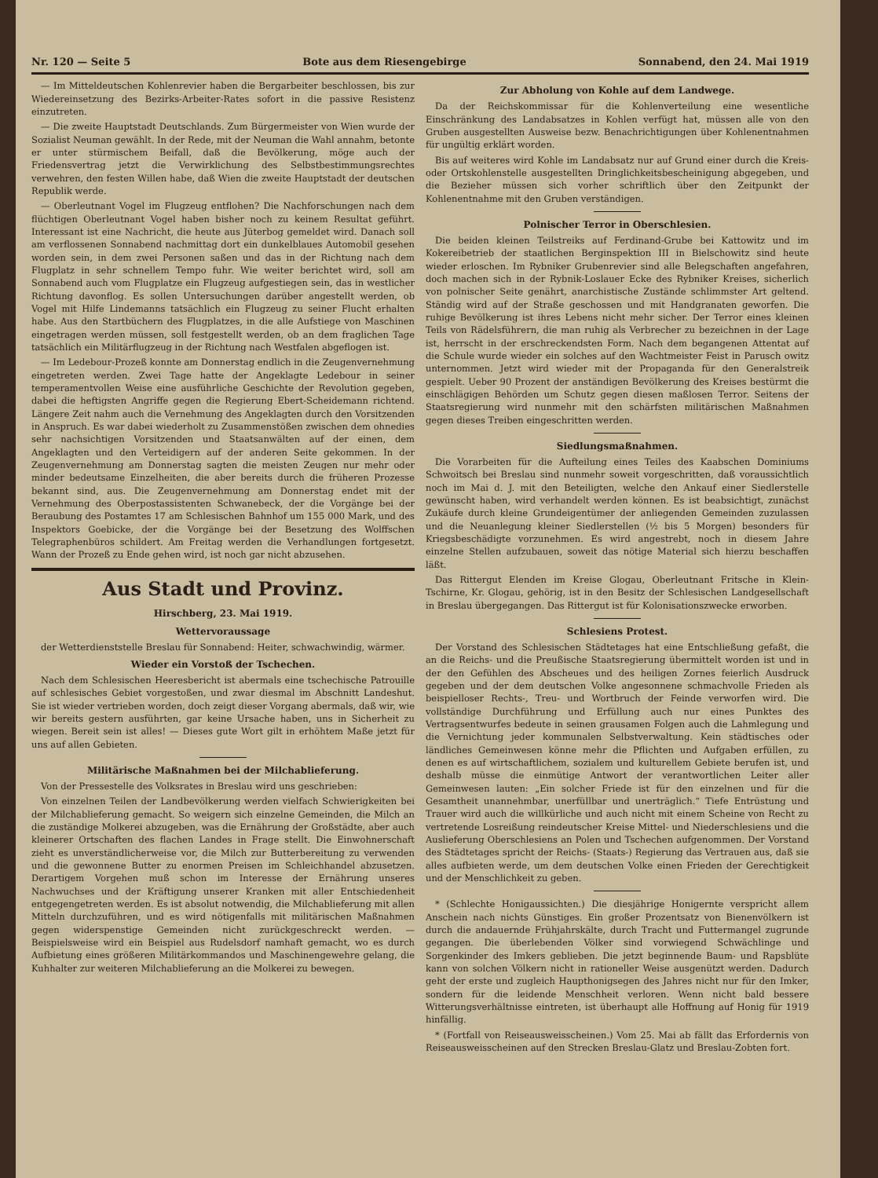Nr. 120 — Seite 5 Bote aus dem Riesengebirge Sonnabend, den 24. Mai 1919
— Im Mitteldeutschen Kohlenrevier haben die Bergarbeiter beschlossen, bis zur Wiedereinsetzung des Bezirks-Arbeiter-Rates sofort in die passive Resistenz einzutreten.
— Die zweite Hauptstadt Deutschlands. Zum Bürgermeister von Wien wurde der Sozialist Neuman gewählt. In der Rede, mit der Neuman die Wahl annahm, betonte er unter stürmischem Beifall, daß die Bevölkerung, möge auch der Friedensvertrag jetzt die Verwirklichung des Selbstbestimmungsrechtes verwehren, den festen Willen habe, daß Wien die zweite Hauptstadt der deutschen Republik werde.
— Oberleutnant Vogel im Flugzeug entflohen? Die Nachforschungen nach dem flüchtigen Oberleutnant Vogel haben bisher noch zu keinem Resultat geführt. Interessant ist eine Nachricht, die heute aus Jüterbog gemeldet wird. Danach soll am verflossenen Sonnabend nachmittag dort ein dunkelblaues Automobil gesehen worden sein, in dem zwei Personen saßen und das in der Richtung nach dem Flugplatz in sehr schnellem Tempo fuhr. Wie weiter berichtet wird, soll am Sonnabend auch vom Flugplatze ein Flugzeug aufgestiegen sein, das in westlicher Richtung davonflog. Es sollen Untersuchungen darüber angestellt werden, ob Vogel mit Hilfe Lindemanns tatsächlich ein Flugzeug zu seiner Flucht erhalten habe. Aus den Startbüchern des Flugplatzes, in die alle Aufstiege von Maschinen eingetragen werden müssen, soll festgestellt werden, ob an dem fraglichen Tage tatsächlich ein Militärflugzeug in der Richtung nach Westfalen abgeflogen ist.
— Im Ledebour-Prozeß konnte am Donnerstag endlich in die Zeugenvernehmung eingetreten werden. Zwei Tage hatte der Angeklagte Ledebour in seiner temperamentvollen Weise eine ausführliche Geschichte der Revolution gegeben, dabei die heftigsten Angriffe gegen die Regierung Ebert-Scheidemann richtend. Längere Zeit nahm auch die Vernehmung des Angeklagten durch den Vorsitzenden in Anspruch. Es war dabei wiederholt zu Zusammenstößen zwischen dem ohnedies sehr nachsichtigen Vorsitzenden und Staatsanwälten auf der einen, dem Angeklagten und den Verteidigern auf der anderen Seite gekommen. In der Zeugenvernehmung am Donnerstag sagten die meisten Zeugen nur mehr oder minder bedeutsame Einzelheiten, die aber bereits durch die früheren Prozesse bekannt sind, aus. Die Zeugenvernehmung am Donnerstag endet mit der Vernehmung des Oberpostassistenten Schwanebeck, der die Vorgänge bei der Beraubung des Postamtes 17 am Schlesischen Bahnhof um 155 000 Mark, und des Inspektors Goebicke, der die Vorgänge bei der Besetzung des Wolffschen Telegraphenbüros schildert. Am Freitag werden die Verhandlungen fortgesetzt. Wann der Prozeß zu Ende gehen wird, ist noch gar nicht abzusehen.
Aus Stadt und Provinz.
Hirschberg, 23. Mai 1919.
Wettervoraussage
der Wetterdienststelle Breslau für Sonnabend: Heiter, schwachwindig, wärmer.
Wieder ein Vorstoß der Tschechen.
Nach dem Schlesischen Heeresbericht ist abermals eine tschechische Patrouille auf schlesisches Gebiet vorgestoßen, und zwar diesmal im Abschnitt Landeshut. Sie ist wieder vertrieben worden, doch zeigt dieser Vorgang abermals, daß wir, wie wir bereits gestern ausführten, gar keine Ursache haben, uns in Sicherheit zu wiegen. Bereit sein ist alles! — Dieses gute Wort gilt in erhöhtem Maße jetzt für uns auf allen Gebieten.
Militärische Maßnahmen bei der Milchablieferung.
Von der Pressestelle des Volksrates in Breslau wird uns geschrieben:
Von einzelnen Teilen der Landbevölkerung werden vielfach Schwierigkeiten bei der Milchablieferung gemacht. So weigern sich einzelne Gemeinden, die Milch an die zuständige Molkerei abzugeben, was die Ernährung der Großstädte, aber auch kleinerer Ortschaften des flachen Landes in Frage stellt. Die Einwohnerschaft zieht es unverständlicherweise vor, die Milch zur Butterbereitung zu verwenden und die gewonnene Butter zu enormen Preisen im Schleichhandel abzusetzen. Derartigem Vorgehen muß schon im Interesse der Ernährung unseres Nachwuchses und der Kräftigung unserer Kranken mit aller Entschiedenheit entgegengetreten werden. Es ist absolut notwendig, die Milchablieferung mit allen Mitteln durchzuführen, und es wird nötigenfalls mit militärischen Maßnahmen gegen widerspenstige Gemeinden nicht zurückgeschreckt werden. — Beispielsweise wird ein Beispiel aus Rudelsdorf namhaft gemacht, wo es durch Aufbietung eines größeren Militärkommandos und Maschinengewehre gelang, die Kuhhalter zur weiteren Milchablieferung an die Molkerei zu bewegen.
Zur Abholung von Kohle auf dem Landwege.
Da der Reichskommissar für die Kohlenverteilung eine wesentliche Einschränkung des Landabsatzes in Kohlen verfügt hat, müssen alle von den Gruben ausgestellten Ausweise bezw. Benachrichtigungen über Kohlenentnahmen für ungültig erklärt worden.
Bis auf weiteres wird Kohle im Landabsatz nur auf Grund einer durch die Kreis- oder Ortskohlenstelle ausgestellten Dringlichkeitsbescheinigung abgegeben, und die Bezieher müssen sich vorher schriftlich über den Zeitpunkt der Kohlenentnahme mit den Gruben verständigen.
Polnischer Terror in Oberschlesien.
Die beiden kleinen Teilstreiks auf Ferdinand-Grube bei Kattowitz und im Kokereibetrieb der staatlichen Berginspektion III in Bielschowitz sind heute wieder erloschen. Im Rybniker Grubenrevier sind alle Belegschaften angefahren, doch machen sich in der Rybnik-Loslauer Ecke des Rybniker Kreises, sicherlich von polnischer Seite genährt, anarchistische Zustände schlimmster Art geltend. Ständig wird auf der Straße geschossen und mit Handgranaten geworfen. Die ruhige Bevölkerung ist ihres Lebens nicht mehr sicher. Der Terror eines kleinen Teils von Rädelsführern, die man ruhig als Verbrecher zu bezeichnen in der Lage ist, herrscht in der erschreckendsten Form. Nach dem begangenen Attentat auf die Schule wurde wieder ein solches auf den Wachtmeister Feist in Parusch owitz unternommen. Jetzt wird wieder mit der Propaganda für den Generalstreik gespielt. Ueber 90 Prozent der anständigen Bevölkerung des Kreises bestürmt die einschlägigen Behörden um Schutz gegen diesen maßlosen Terror. Seitens der Staatsregierung wird nunmehr mit den schärfsten militärischen Maßnahmen gegen dieses Treiben eingeschritten werden.
Siedlungsmaßnahmen.
Die Vorarbeiten für die Aufteilung eines Teiles des Kaabschen Dominiums Schwoitsch bei Breslau sind nunmehr soweit vorgeschritten, daß voraussichtlich noch im Mai d. J. mit den Beteiligten, welche den Ankauf einer Siedlerstelle gewünscht haben, wird verhandelt werden können. Es ist beabsichtigt, zunächst Zukäufe durch kleine Grundeigentümer der anliegenden Gemeinden zuzulassen und die Neuanlegung kleiner Siedlerstellen (½ bis 5 Morgen) besonders für Kriegsbeschädigte vorzunehmen. Es wird angestrebt, noch in diesem Jahre einzelne Stellen aufzubauen, soweit das nötige Material sich hierzu beschaffen läßt.
Das Rittergut Elenden im Kreise Glogau, Oberleutnant Fritsche in Klein-Tschirne, Kr. Glogau, gehörig, ist in den Besitz der Schlesischen Landgesellschaft in Breslau übergegangen. Das Rittergut ist für Kolonisationszwecke erworben.
Schlesiens Protest.
Der Vorstand des Schlesischen Städtetages hat eine Entschließung gefaßt, die an die Reichs- und die Preußische Staatsregierung übermittelt worden ist und in der den Gefühlen des Abscheues und des heiligen Zornes feierlich Ausdruck gegeben und der dem deutschen Volke angesonnene schmachvolle Frieden als beispielloser Rechts-, Treu- und Wortbruch der Feinde verworfen wird. Die vollständige Durchführung und Erfüllung auch nur eines Punktes des Vertragsentwurfes bedeute in seinen grausamen Folgen auch die Lahmlegung und die Vernichtung jeder kommunalen Selbstverwaltung. Kein städtisches oder ländliches Gemeinwesen könne mehr die Pflichten und Aufgaben erfüllen, zu denen es auf wirtschaftlichem, sozialem und kulturellem Gebiete berufen ist, und deshalb müsse die einmütige Antwort der verantwortlichen Leiter aller Gemeinwesen lauten: „Ein solcher Friede ist für den einzelnen und für die Gesamtheit unannehmbar, unerfüllbar und unerträglich.“ Tiefe Entrüstung und Trauer wird auch die willkürliche und auch nicht mit einem Scheine von Recht zu vertretende Losreißung reindeutscher Kreise Mittel- und Niederschlesiens und die Auslieferung Oberschlesiens an Polen und Tschechen aufgenommen. Der Vorstand des Städtetages spricht der Reichs- (Staats-) Regierung das Vertrauen aus, daß sie alles aufbieten werde, um dem deutschen Volke einen Frieden der Gerechtigkeit und der Menschlichkeit zu geben.
* (Schlechte Honigaussichten.) Die diesjährige Honigernte verspricht allem Anschein nach nichts Günstiges. Ein großer Prozentsatz von Bienenvölkern ist durch die andauernde Frühjahrskälte, durch Tracht und Futtermangel zugrunde gegangen. Die überlebenden Völker sind vorwiegend Schwächlinge und Sorgenkinder des Imkers geblieben. Die jetzt beginnende Baum- und Rapsblüte kann von solchen Völkern nicht in rationeller Weise ausgenützt werden. Dadurch geht der erste und zugleich Haupthonigsegen des Jahres nicht nur für den Imker, sondern für die leidende Menschheit verloren. Wenn nicht bald bessere Witterungsverhältnisse eintreten, ist überhaupt alle Hoffnung auf Honig für 1919 hinfällig.
* (Fortfall von Reiseausweisscheinen.) Vom 25. Mai ab fällt das Erfordernis von Reiseausweisscheinen auf den Strecken Breslau-Glatz und Breslau-Zobten fort.